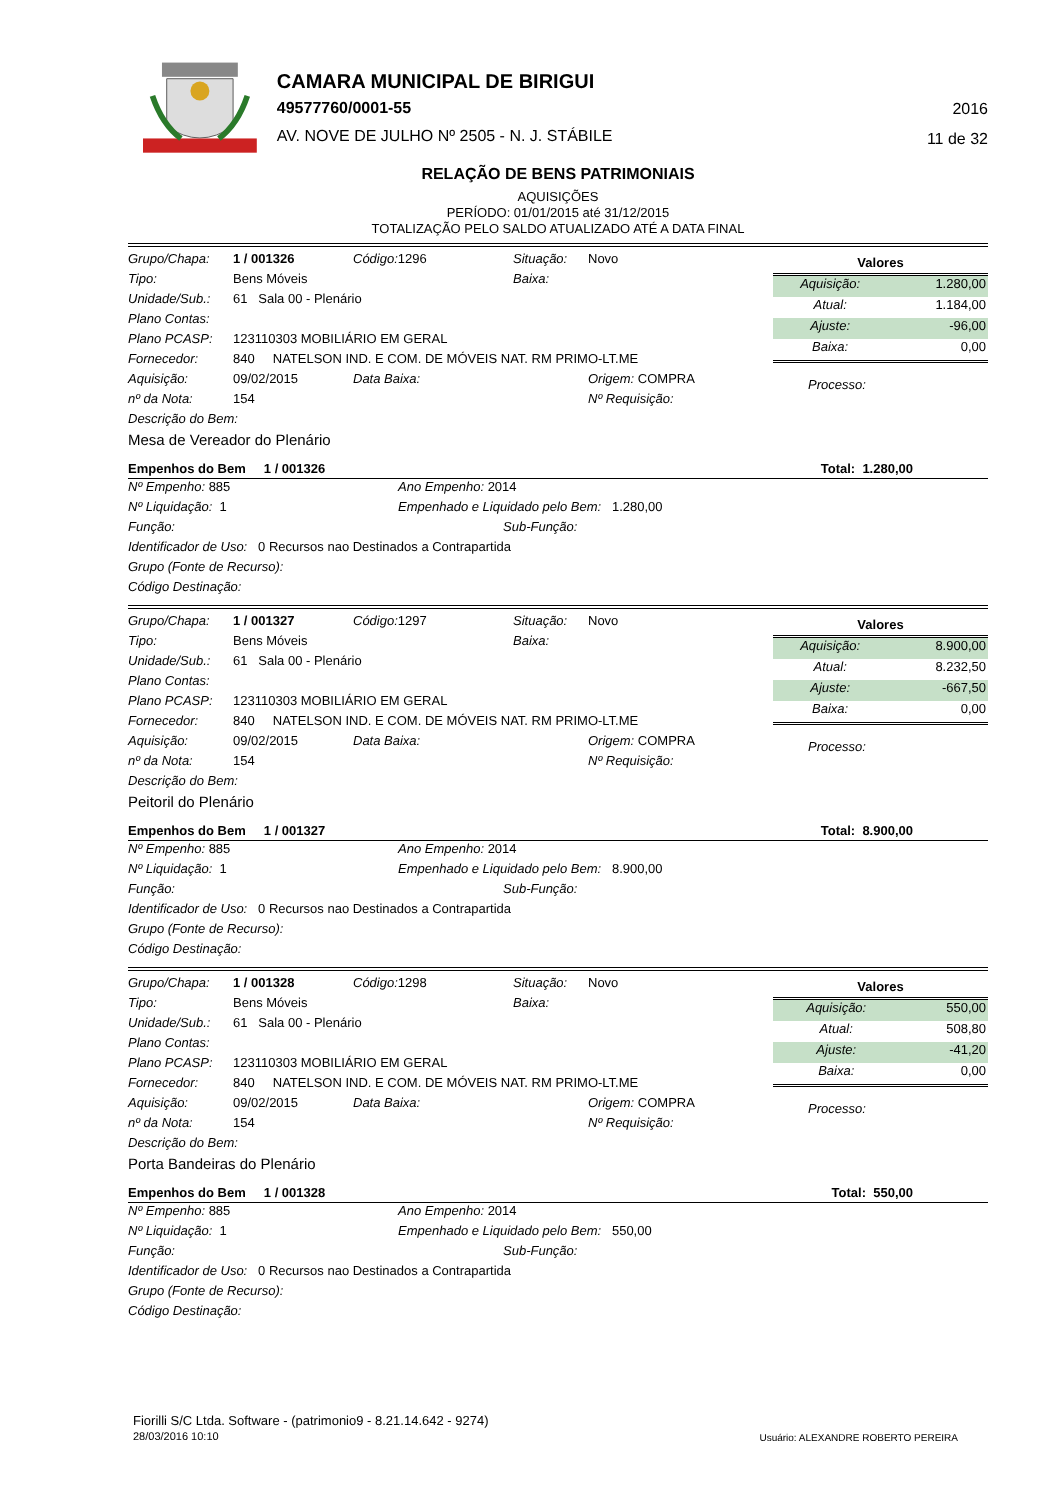CAMARA MUNICIPAL DE BIRIGUI
49577760/0001-55
AV. NOVE DE JULHO Nº 2505 - N. J. STÁBILE
2016
11 de 32
RELAÇÃO DE BENS PATRIMONIAIS
AQUISIÇÕES
PERÍODO: 01/01/2015 até 31/12/2015
TOTALIZAÇÃO PELO SALDO ATUALIZADO ATÉ A DATA FINAL
| Grupo/Chapa: | 1 / 001326 | Código: 1296 | Situação: | Novo |
| Tipo: | Bens Móveis | | Baixa: | |
| Unidade/Sub.: | 61 Sala 00 - Plenário | | | |
| Plano Contas: | | | | |
| Plano PCASP: | 123110303 MOBILIÁRIO EM GERAL | | | |
| Fornecedor: | 840 NATELSON IND. E COM. DE MÓVEIS NAT. RM PRIMO-LT.ME | | | |
| Aquisição: | 09/02/2015 | Data Baixa: | | Origem: COMPRA |
| nº da Nota: | 154 | | | Nº Requisição: |
| Descrição do Bem: | | | | |
| Mesa de Vereador do Plenário | | | | |
| Valores | |
| --- | --- |
| Aquisição: | 1.280,00 |
| Atual: | 1.184,00 |
| Ajuste: | -96,00 |
| Baixa: | 0,00 |
Processo:
Empenhos do Bem 1 / 001326 Total: 1.280,00
| Nº Empenho: 885 | Ano Empenho: 2014 |
| Nº Liquidação: 1 | Empenhado e Liquidado pelo Bem: 1.280,00 |
| Função: | Sub-Função: |
| Identificador de Uso: 0 Recursos nao Destinados a Contrapartida | |
| Grupo (Fonte de Recurso): | |
| Código Destinação: | |
| Grupo/Chapa: | 1 / 001327 | Código: 1297 | Situação: | Novo |
| Tipo: | Bens Móveis | | Baixa: | |
| Unidade/Sub.: | 61 Sala 00 - Plenário | | | |
| Plano Contas: | | | | |
| Plano PCASP: | 123110303 MOBILIÁRIO EM GERAL | | | |
| Fornecedor: | 840 NATELSON IND. E COM. DE MÓVEIS NAT. RM PRIMO-LT.ME | | | |
| Aquisição: | 09/02/2015 | Data Baixa: | | Origem: COMPRA |
| nº da Nota: | 154 | | | Nº Requisição: |
| Descrição do Bem: | | | | |
| Peitoril do Plenário | | | | |
| Valores | |
| --- | --- |
| Aquisição: | 8.900,00 |
| Atual: | 8.232,50 |
| Ajuste: | -667,50 |
| Baixa: | 0,00 |
Processo:
Empenhos do Bem 1 / 001327 Total: 8.900,00
| Nº Empenho: 885 | Ano Empenho: 2014 |
| Nº Liquidação: 1 | Empenhado e Liquidado pelo Bem: 8.900,00 |
| Função: | Sub-Função: |
| Identificador de Uso: 0 Recursos nao Destinados a Contrapartida | |
| Grupo (Fonte de Recurso): | |
| Código Destinação: | |
| Grupo/Chapa: | 1 / 001328 | Código: 1298 | Situação: | Novo |
| Tipo: | Bens Móveis | | Baixa: | |
| Unidade/Sub.: | 61 Sala 00 - Plenário | | | |
| Plano Contas: | | | | |
| Plano PCASP: | 123110303 MOBILIÁRIO EM GERAL | | | |
| Fornecedor: | 840 NATELSON IND. E COM. DE MÓVEIS NAT. RM PRIMO-LT.ME | | | |
| Aquisição: | 09/02/2015 | Data Baixa: | | Origem: COMPRA |
| nº da Nota: | 154 | | | Nº Requisição: |
| Descrição do Bem: | | | | |
| Porta Bandeiras do Plenário | | | | |
| Valores | |
| --- | --- |
| Aquisição: | 550,00 |
| Atual: | 508,80 |
| Ajuste: | -41,20 |
| Baixa: | 0,00 |
Processo:
Empenhos do Bem 1 / 001328 Total: 550,00
| Nº Empenho: 885 | Ano Empenho: 2014 |
| Nº Liquidação: 1 | Empenhado e Liquidado pelo Bem: 550,00 |
| Função: | Sub-Função: |
| Identificador de Uso: 0 Recursos nao Destinados a Contrapartida | |
| Grupo (Fonte de Recurso): | |
| Código Destinação: | |
Fiorilli S/C Ltda. Software - (patrimonio9 - 8.21.14.642 - 9274)
28/03/2016 10:10
Usuário: ALEXANDRE ROBERTO PEREIRA